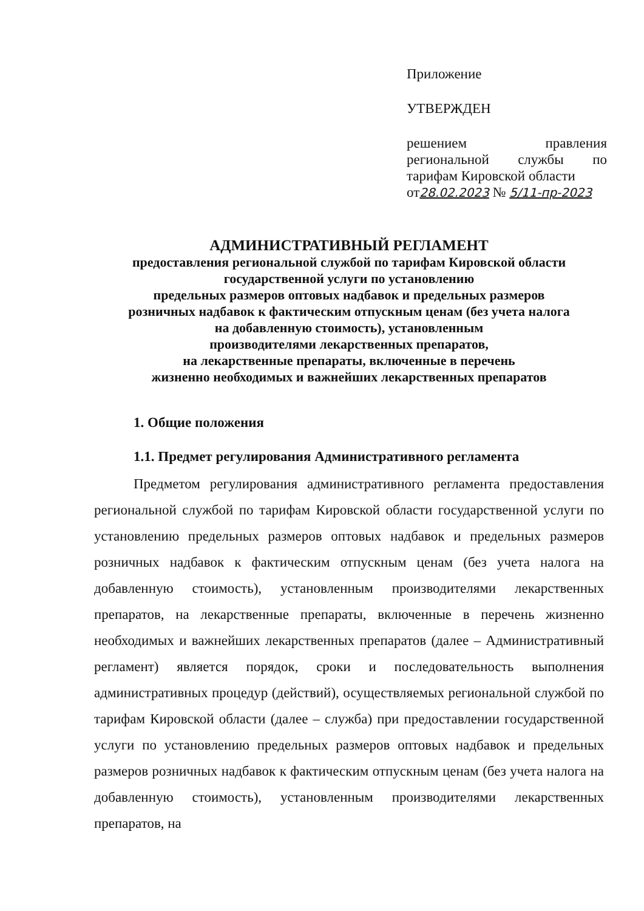Приложение
УТВЕРЖДЕН
решением правления региональной службы по тарифам Кировской области
от28.02.2023 № 5/11-пр-2023
АДМИНИСТРАТИВНЫЙ РЕГЛАМЕНТ
предоставления региональной службой по тарифам Кировской области
государственной услуги по установлению
предельных размеров оптовых надбавок и предельных размеров
розничных надбавок к фактическим отпускным ценам (без учета налога
на добавленную стоимость), установленным
производителями лекарственных препаратов,
на лекарственные препараты, включенные в перечень
жизненно необходимых и важнейших лекарственных препаратов
1. Общие положения
1.1. Предмет регулирования Административного регламента
Предметом регулирования административного регламента предоставления региональной службой по тарифам Кировской области государственной услуги по установлению предельных размеров оптовых надбавок и предельных размеров розничных надбавок к фактическим отпускным ценам (без учета налога на добавленную стоимость), установленным производителями лекарственных препаратов, на лекарственные препараты, включенные в перечень жизненно необходимых и важнейших лекарственных препаратов (далее – Административный регламент) является порядок, сроки и последовательность выполнения административных процедур (действий), осуществляемых региональной службой по тарифам Кировской области (далее – служба) при предоставлении государственной услуги по установлению предельных размеров оптовых надбавок и предельных размеров розничных надбавок к фактическим отпускным ценам (без учета налога на добавленную стоимость), установленным производителями лекарственных препаратов, на